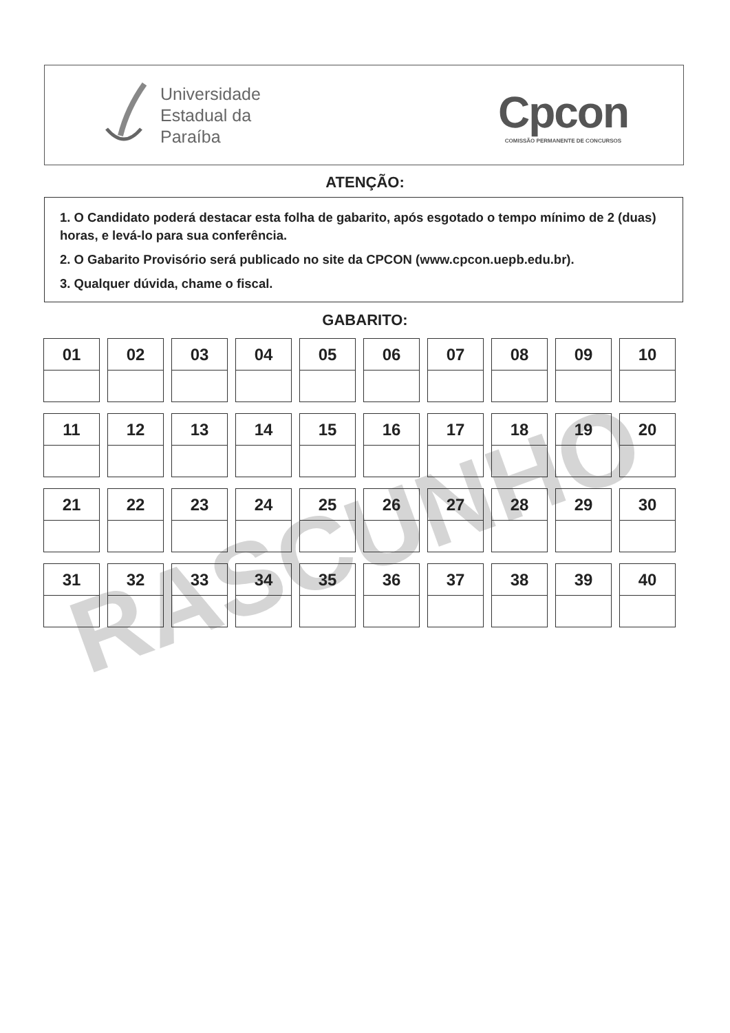Universidade
Estadual da
Paraíba
Cpcon
COMISSÃO PERMANENTE DE CONCURSOS
ATENÇÃO:
1. O Candidato poderá destacar esta folha de gabarito, após esgotado o tempo mínimo de 2 (duas) horas, e levá-lo para sua conferência.
2. O Gabarito Provisório será publicado no site da CPCON (www.cpcon.uepb.edu.br).
3. Qualquer dúvida, chame o fiscal.
GABARITO:
RASCUNHO
| 01 | 02 | 03 | 04 | 05 | 06 | 07 | 08 | 09 | 10 |
| 11 | 12 | 13 | 14 | 15 | 16 | 17 | 18 | 19 | 20 |
| 21 | 22 | 23 | 24 | 25 | 26 | 27 | 28 | 29 | 30 |
| 31 | 32 | 33 | 34 | 35 | 36 | 37 | 38 | 39 | 40 |